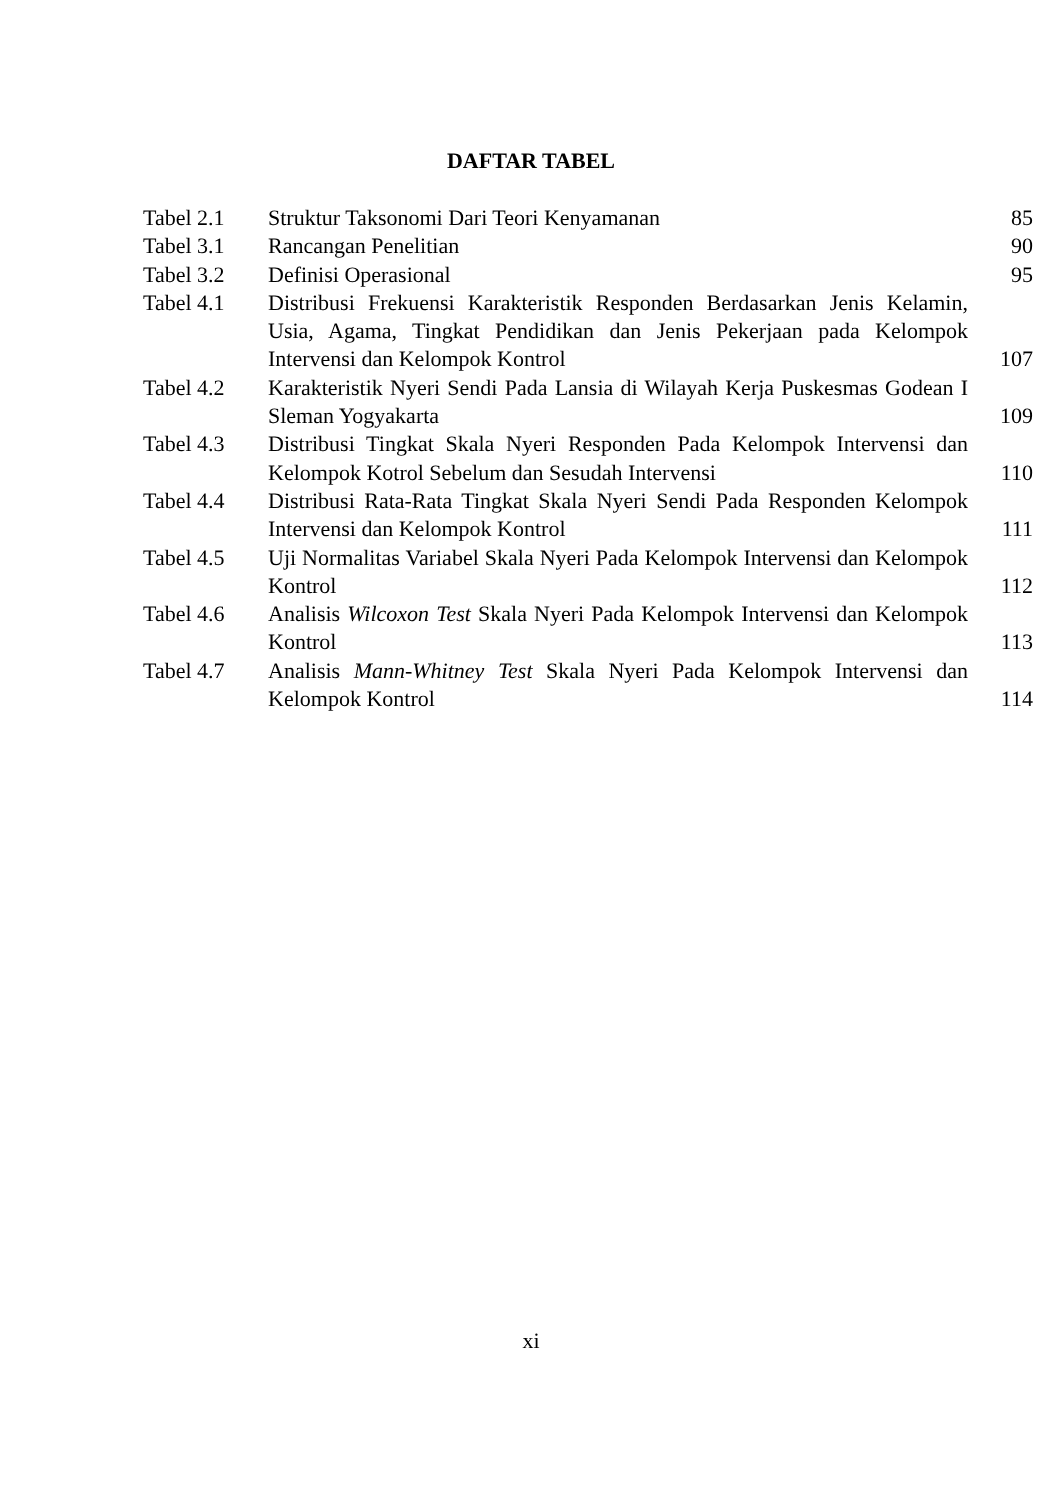DAFTAR TABEL
| Tabel 2.1 | Struktur Taksonomi Dari Teori Kenyamanan | 85 |
| Tabel 3.1 | Rancangan Penelitian | 90 |
| Tabel 3.2 | Definisi Operasional | 95 |
| Tabel 4.1 | Distribusi Frekuensi Karakteristik Responden Berdasarkan Jenis Kelamin, Usia, Agama, Tingkat Pendidikan dan Jenis Pekerjaan pada Kelompok Intervensi dan Kelompok Kontrol | 107 |
| Tabel 4.2 | Karakteristik Nyeri Sendi Pada Lansia di Wilayah Kerja Puskesmas Godean I Sleman Yogyakarta | 109 |
| Tabel 4.3 | Distribusi Tingkat Skala Nyeri Responden Pada Kelompok Intervensi dan Kelompok Kotrol Sebelum dan Sesudah Intervensi | 110 |
| Tabel 4.4 | Distribusi Rata-Rata Tingkat Skala Nyeri Sendi Pada Responden Kelompok Intervensi dan Kelompok Kontrol | 111 |
| Tabel 4.5 | Uji Normalitas Variabel Skala Nyeri Pada Kelompok Intervensi dan Kelompok Kontrol | 112 |
| Tabel 4.6 | Analisis Wilcoxon Test Skala Nyeri Pada Kelompok Intervensi dan Kelompok Kontrol | 113 |
| Tabel 4.7 | Analisis Mann-Whitney Test Skala Nyeri Pada Kelompok Intervensi dan Kelompok Kontrol | 114 |
xi